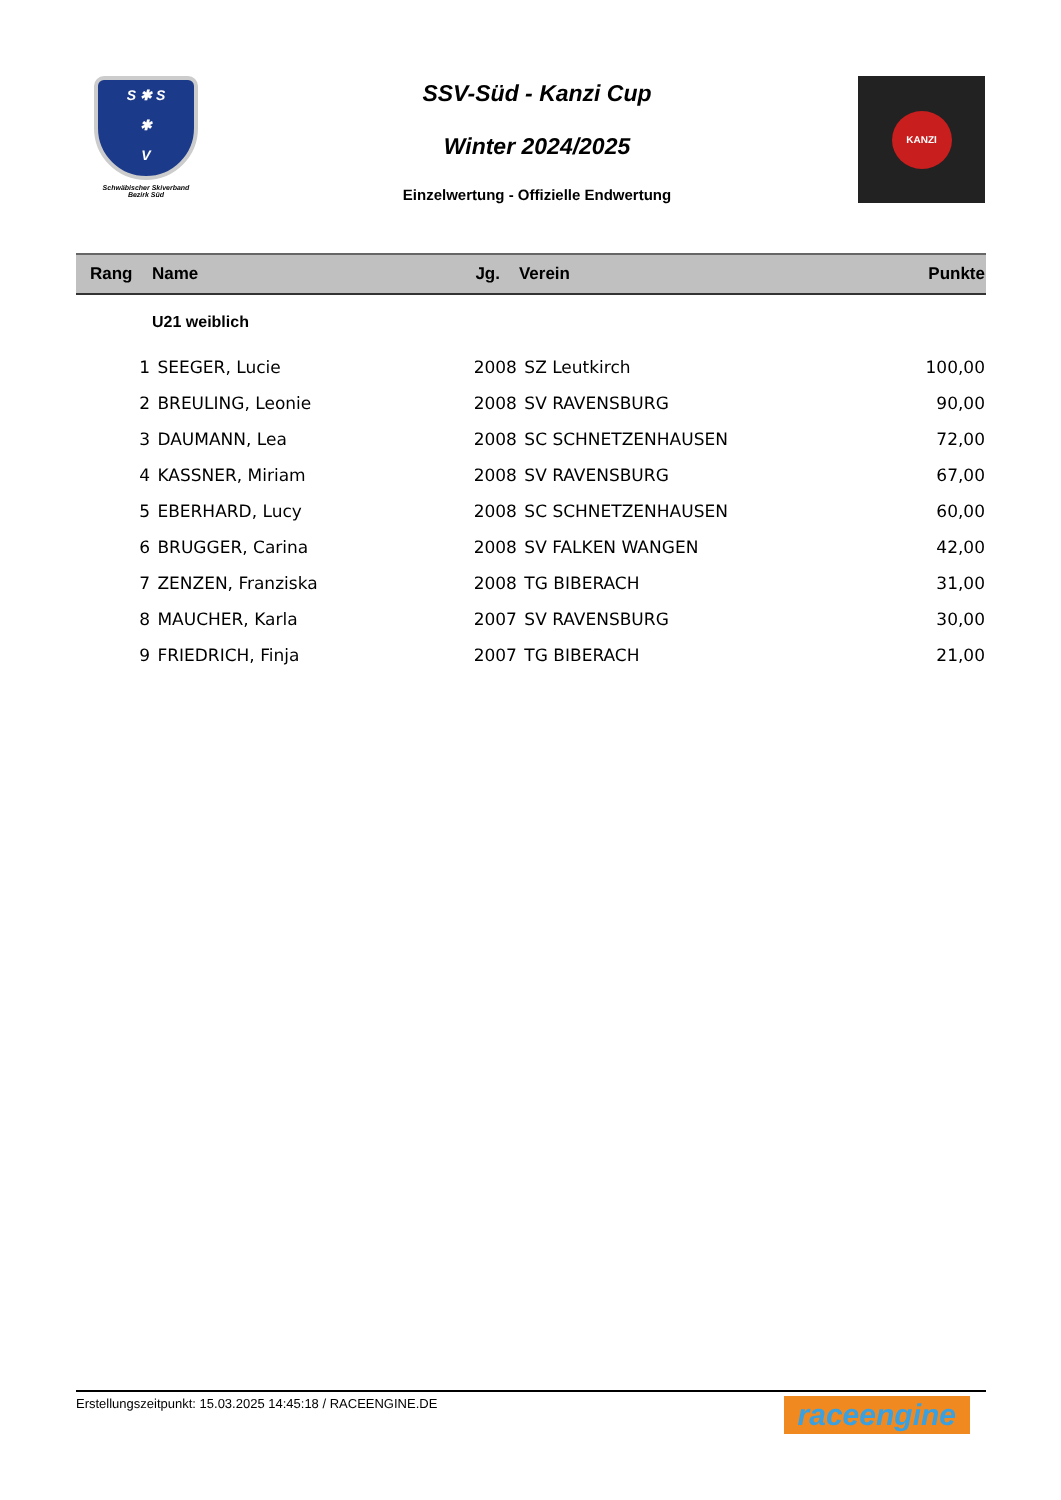S ✱ S
✱
V
Schwäbischer Skiverband
Bezirk Süd
SSV-Süd - Kanzi Cup
Winter 2024/2025
Einzelwertung - Offizielle Endwertung
KANZI
| Rang | Name | Jg. | Verein | Punkte |
| --- | --- | --- | --- | --- |
| | U21 weiblich | | | |
| 1 | SEEGER, Lucie | 2008 | SZ Leutkirch | 100,00 |
| 2 | BREULING, Leonie | 2008 | SV RAVENSBURG | 90,00 |
| 3 | DAUMANN, Lea | 2008 | SC SCHNETZENHAUSEN | 72,00 |
| 4 | KASSNER, Miriam | 2008 | SV RAVENSBURG | 67,00 |
| 5 | EBERHARD, Lucy | 2008 | SC SCHNETZENHAUSEN | 60,00 |
| 6 | BRUGGER, Carina | 2008 | SV FALKEN WANGEN | 42,00 |
| 7 | ZENZEN, Franziska | 2008 | TG BIBERACH | 31,00 |
| 8 | MAUCHER, Karla | 2007 | SV RAVENSBURG | 30,00 |
| 9 | FRIEDRICH, Finja | 2007 | TG BIBERACH | 21,00 |
Erstellungszeitpunkt: 15.03.2025 14:45:18 / RACEENGINE.DE raceengine